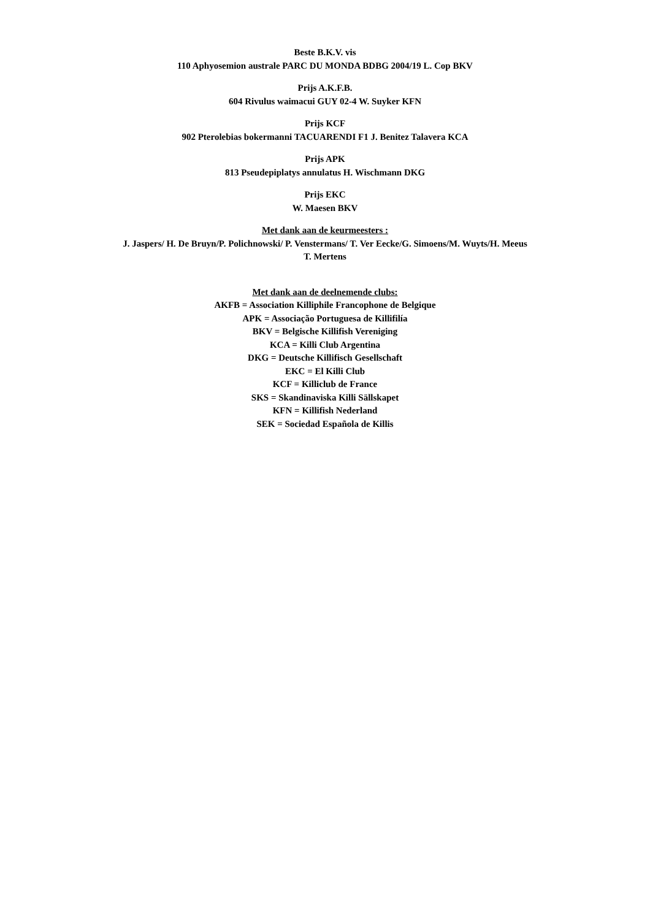Beste B.K.V. vis
110 Aphyosemion australe PARC DU MONDA BDBG 2004/19 L. Cop BKV
Prijs A.K.F.B.
604 Rivulus waimacui GUY 02-4 W. Suyker KFN
Prijs KCF
902 Pterolebias bokermanni TACUARENDI F1 J. Benitez Talavera KCA
Prijs APK
813 Pseudepiplatys annulatus H. Wischmann DKG
Prijs EKC
W. Maesen BKV
Met dank aan de keurmeesters :
J. Jaspers/ H. De Bruyn/P. Polichnowski/ P. Venstermans/ T. Ver Eecke/G. Simoens/M. Wuyts/H. Meeus
T. Mertens
Met dank aan de deelnemende clubs:
AKFB = Association Killiphile Francophone de Belgique
APK = Associação Portuguesa de Killifilía
BKV = Belgische Killifish Vereniging
KCA = Killi Club Argentina
DKG = Deutsche Killifisch Gesellschaft
EKC = El Killi Club
KCF = Killiclub de France
SKS = Skandinaviska Killi Sällskapet
KFN = Killifish Nederland
SEK = Sociedad Española de Killis